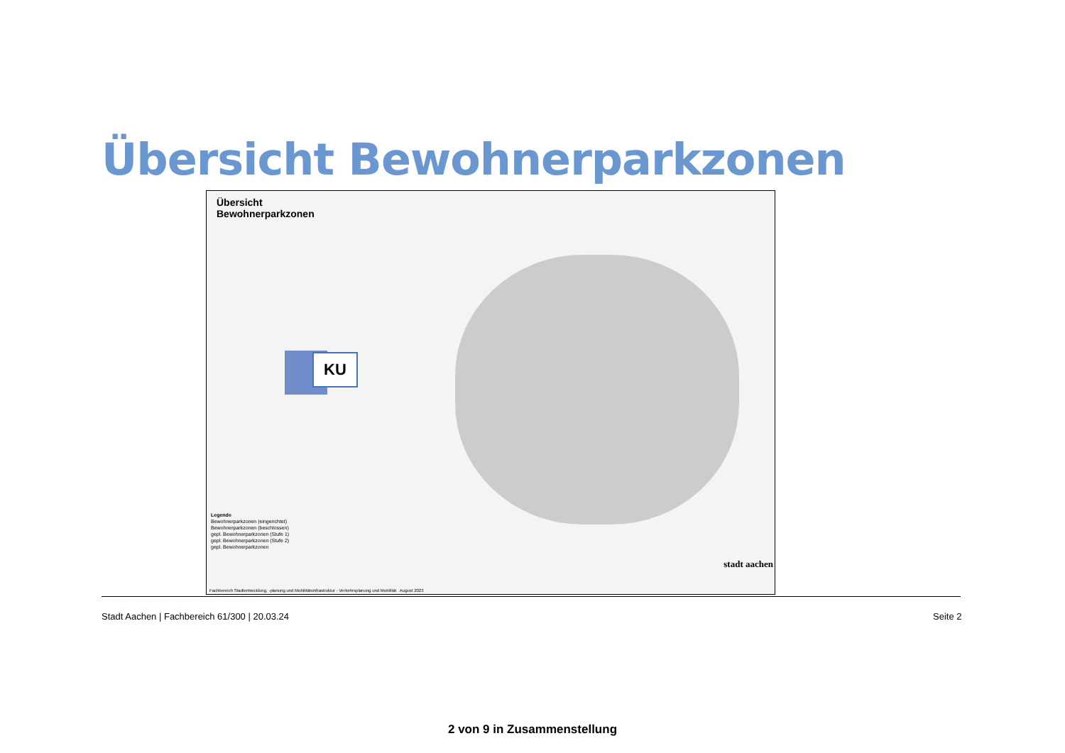Übersicht Bewohnerparkzonen
Übersicht
Bewohnerparkzonen
KU
Legende
Bewohnerparkzonen (eingerichtet)
Bewohnerparkzonen (beschlossen)
gepl. Bewohnerparkzonen (Stufe 1)
gepl. Bewohnerparkzonen (Stufe 2)
gepl. Bewohnerparkzonen
stadt aachen
Fachbereich Stadtentwicklung, -planung und Mobilitätsinfrastruktur - Verkehrsplanung und Mobilität August 2023
Stadt Aachen | Fachbereich 61/300 | 20.03.24
Seite 2
2 von 9 in Zusammenstellung